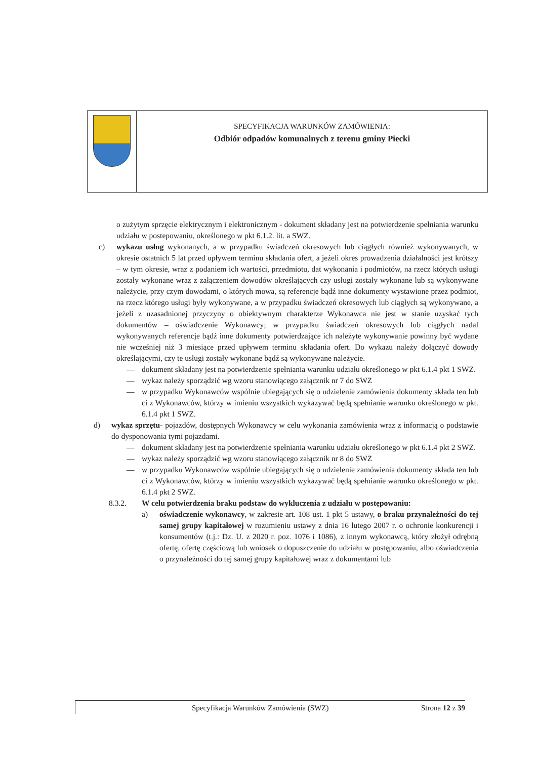SPECYFIKACJA WARUNKÓW ZAMÓWIENIA:
Odbiór odpadów komunalnych z terenu gminy Piecki
o zużytym sprzęcie elektrycznym i elektronicznym - dokument składany jest na potwierdzenie spełniania warunku udziału w postepowaniu, określonego w pkt 6.1.2. lit. a SWZ.
c) wykazu usług wykonanych, a w przypadku świadczeń okresowych lub ciągłych również wykonywanych, w okresie ostatnich 5 lat przed upływem terminu składania ofert, a jeżeli okres prowadzenia działalności jest krótszy – w tym okresie, wraz z podaniem ich wartości, przedmiotu, dat wykonania i podmiotów, na rzecz których usługi zostały wykonane wraz z załączeniem dowodów określających czy usługi zostały wykonane lub są wykonywane należycie, przy czym dowodami, o których mowa, są referencje bądź inne dokumenty wystawione przez podmiot, na rzecz którego usługi były wykonywane, a w przypadku świadczeń okresowych lub ciągłych są wykonywane, a jeżeli z uzasadnionej przyczyny o obiektywnym charakterze Wykonawca nie jest w stanie uzyskać tych dokumentów – oświadczenie Wykonawcy; w przypadku świadczeń okresowych lub ciągłych nadal wykonywanych referencje bądź inne dokumenty potwierdzające ich należyte wykonywanie powinny być wydane nie wcześniej niż 3 miesiące przed upływem terminu składania ofert. Do wykazu należy dołączyć dowody określającymi, czy te usługi zostały wykonane bądź są wykonywane należycie.
— dokument składany jest na potwierdzenie spełniania warunku udziału określonego w pkt 6.1.4 pkt 1 SWZ.
— wykaz należy sporządzić wg wzoru stanowiącego załącznik nr 7 do SWZ
— w przypadku Wykonawców wspólnie ubiegających się o udzielenie zamówienia dokumenty składa ten lub ci z Wykonawców, którzy w imieniu wszystkich wykazywać będą spełnianie warunku określonego w pkt. 6.1.4 pkt 1 SWZ.
d) wykaz sprzętu- pojazdów, dostępnych Wykonawcy w celu wykonania zamówienia wraz z informacją o podstawie do dysponowania tymi pojazdami.
— dokument składany jest na potwierdzenie spełniania warunku udziału określonego w pkt 6.1.4 pkt 2 SWZ.
— wykaz należy sporządzić wg wzoru stanowiącego załącznik nr 8 do SWZ
— w przypadku Wykonawców wspólnie ubiegających się o udzielenie zamówienia dokumenty składa ten lub ci z Wykonawców, którzy w imieniu wszystkich wykazywać będą spełnianie warunku określonego w pkt. 6.1.4 pkt 2 SWZ.
8.3.2. W celu potwierdzenia braku podstaw do wykluczenia z udziału w postępowaniu:
a) oświadczenie wykonawcy, w zakresie art. 108 ust. 1 pkt 5 ustawy, o braku przynależności do tej samej grupy kapitałowej w rozumieniu ustawy z dnia 16 lutego 2007 r. o ochronie konkurencji i konsumentów (t.j.: Dz. U. z 2020 r. poz. 1076 i 1086), z innym wykonawcą, który złożył odrębną ofertę, ofertę częściową lub wniosek o dopuszczenie do udziału w postępowaniu, albo oświadczenia o przynależności do tej samej grupy kapitałowej wraz z dokumentami lub
Specyfikacja Warunków Zamówienia (SWZ) Strona 12 z 39